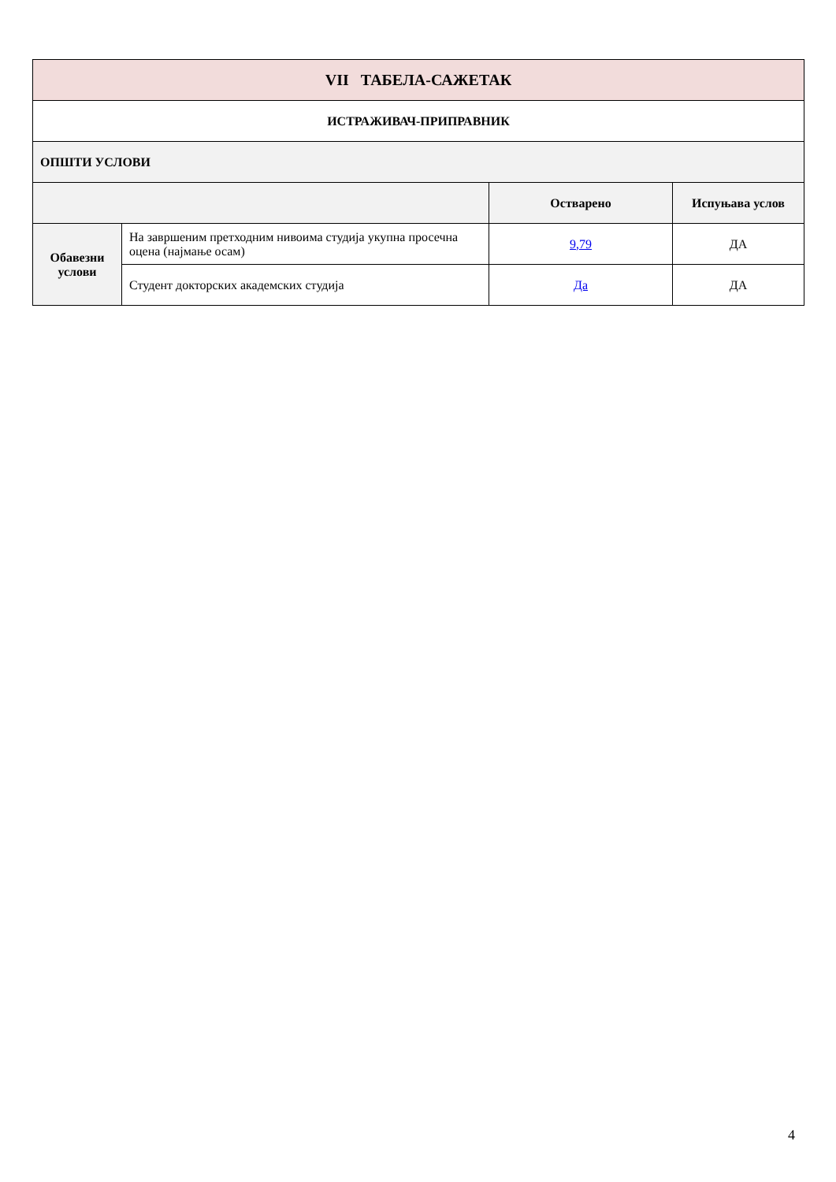| VII ТАБЕЛА-САЖЕТАК | | | |
| --- | --- | --- | --- |
| ИСТРАЖИВАЧ-ПРИПРАВНИК | | | |
| ОПШТИ УСЛОВИ | | | |
| | | Остварено | Испуњава услов |
| Обавезни услови | На завршеним претходним нивоима студија укупна просечна оцена (најмање осам) | 9,79 | ДА |
| | Студент докторских академских студија | Да | ДА |
4